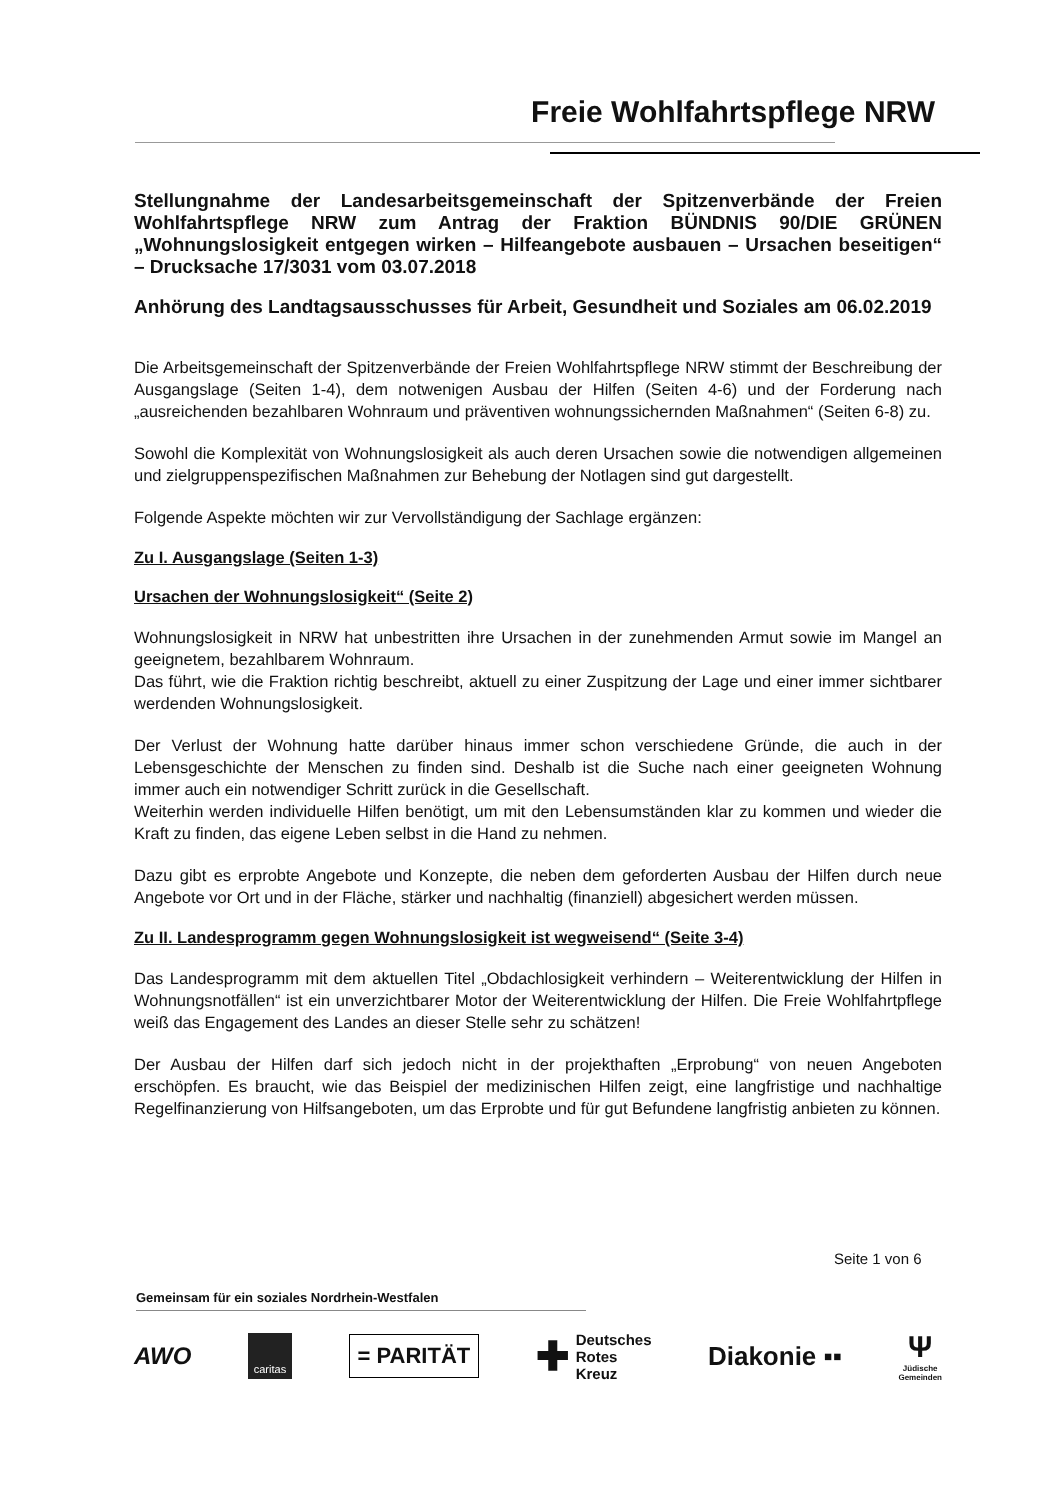Freie Wohlfahrtspflege NRW
Stellungnahme der Landesarbeitsgemeinschaft der Spitzenverbände der Freien Wohlfahrtspflege NRW zum Antrag der Fraktion BÜNDNIS 90/DIE GRÜNEN „Wohnungslosigkeit entgegen wirken – Hilfeangebote ausbauen – Ursachen beseitigen“ – Drucksache 17/3031 vom 03.07.2018
Anhörung des Landtagsausschusses für Arbeit, Gesundheit und Soziales am 06.02.2019
Die Arbeitsgemeinschaft der Spitzenverbände der Freien Wohlfahrtspflege NRW stimmt der Beschreibung der Ausgangslage (Seiten 1-4), dem notwenigen Ausbau der Hilfen (Seiten 4-6) und der Forderung nach „ausreichenden bezahlbaren Wohnraum und präventiven wohnungssichernden Maßnahmen“ (Seiten 6-8) zu.
Sowohl die Komplexität von Wohnungslosigkeit als auch deren Ursachen sowie die notwendigen allgemeinen und zielgruppenspezifischen Maßnahmen zur Behebung der Notlagen sind gut dargestellt.
Folgende Aspekte möchten wir zur Vervollständigung der Sachlage ergänzen:
Zu I. Ausgangslage (Seiten 1-3)
Ursachen der Wohnungslosigkeit“ (Seite 2)
Wohnungslosigkeit in NRW hat unbestritten ihre Ursachen in der zunehmenden Armut sowie im Mangel an geeignetem, bezahlbarem Wohnraum.
Das führt, wie die Fraktion richtig beschreibt, aktuell zu einer Zuspitzung der Lage und einer immer sichtbarer werdenden Wohnungslosigkeit.
Der Verlust der Wohnung hatte darüber hinaus immer schon verschiedene Gründe, die auch in der Lebensgeschichte der Menschen zu finden sind. Deshalb ist die Suche nach einer geeigneten Wohnung immer auch ein notwendiger Schritt zurück in die Gesellschaft.
Weiterhin werden individuelle Hilfen benötigt, um mit den Lebensumständen klar zu kommen und wieder die Kraft zu finden, das eigene Leben selbst in die Hand zu nehmen.
Dazu gibt es erprobte Angebote und Konzepte, die neben dem geforderten Ausbau der Hilfen durch neue Angebote vor Ort und in der Fläche, stärker und nachhaltig (finanziell) abgesichert werden müssen.
Zu II. Landesprogramm gegen Wohnungslosigkeit ist wegweisend“ (Seite 3-4)
Das Landesprogramm mit dem aktuellen Titel „Obdachlosigkeit verhindern – Weiterentwicklung der Hilfen in Wohnungsnotfällen“ ist ein unverzichtbarer Motor der Weiterentwicklung der Hilfen. Die Freie Wohlfahrtpflege weiß das Engagement des Landes an dieser Stelle sehr zu schätzen!
Der Ausbau der Hilfen darf sich jedoch nicht in der projekthaften „Erprobung“ von neuen Angeboten erschöpfen. Es braucht, wie das Beispiel der medizinischen Hilfen zeigt, eine langfristige und nachhaltige Regelfinanzierung von Hilfsangeboten, um das Erprobte und für gut Befundene langfristig anbieten zu können.
Seite 1 von 6
Gemeinsam für ein soziales Nordrhein-Westfalen
AWO caritas = PARITÄT ✚ Deutsches
Rotes
Kreuz Diakonie ▪▪ Ψ
Jüdische
Gemeinden